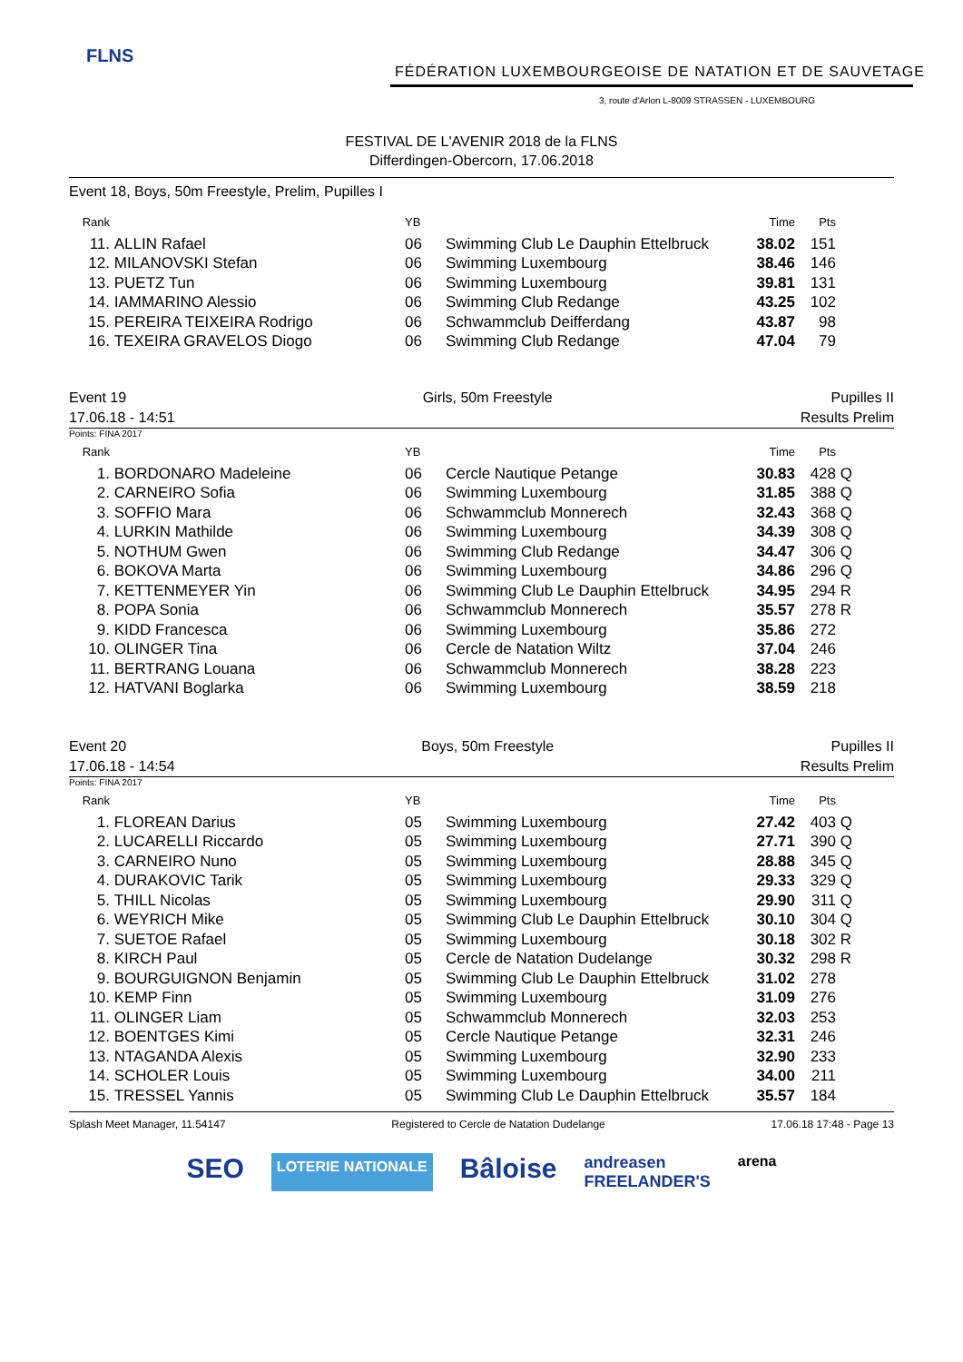FLNS
FÉDÉRATION LUXEMBOURGEOISE DE NATATION ET DE SAUVETAGE
3, route d'Arlon L-8009 STRASSEN - LUXEMBOURG
FESTIVAL DE L'AVENIR 2018 de la FLNS
Differdingen-Obercorn, 17.06.2018
Event 18, Boys, 50m Freestyle, Prelim, Pupilles I
| Rank | | YB | | Time | Pts | |
| --- | --- | --- | --- | --- | --- | --- |
| 11. | ALLIN Rafael | 06 | Swimming Club Le Dauphin Ettelbruck | 38.02 | 151 | |
| 12. | MILANOVSKI Stefan | 06 | Swimming Luxembourg | 38.46 | 146 | |
| 13. | PUETZ Tun | 06 | Swimming Luxembourg | 39.81 | 131 | |
| 14. | IAMMARINO Alessio | 06 | Swimming Club Redange | 43.25 | 102 | |
| 15. | PEREIRA TEIXEIRA Rodrigo | 06 | Schwammclub Deifferdang | 43.87 | 98 | |
| 16. | TEXEIRA GRAVELOS Diogo | 06 | Swimming Club Redange | 47.04 | 79 | |
Event 19
17.06.18 - 14:51 Girls, 50m Freestyle Pupilles II
Results Prelim
Points: FINA 2017
| Rank | | YB | | Time | Pts | |
| --- | --- | --- | --- | --- | --- | --- |
| 1. | BORDONARO Madeleine | 06 | Cercle Nautique Petange | 30.83 | 428 | Q |
| 2. | CARNEIRO Sofia | 06 | Swimming Luxembourg | 31.85 | 388 | Q |
| 3. | SOFFIO Mara | 06 | Schwammclub Monnerech | 32.43 | 368 | Q |
| 4. | LURKIN Mathilde | 06 | Swimming Luxembourg | 34.39 | 308 | Q |
| 5. | NOTHUM Gwen | 06 | Swimming Club Redange | 34.47 | 306 | Q |
| 6. | BOKOVA Marta | 06 | Swimming Luxembourg | 34.86 | 296 | Q |
| 7. | KETTENMEYER Yin | 06 | Swimming Club Le Dauphin Ettelbruck | 34.95 | 294 | R |
| 8. | POPA Sonia | 06 | Schwammclub Monnerech | 35.57 | 278 | R |
| 9. | KIDD Francesca | 06 | Swimming Luxembourg | 35.86 | 272 | |
| 10. | OLINGER Tina | 06 | Cercle de Natation Wiltz | 37.04 | 246 | |
| 11. | BERTRANG Louana | 06 | Schwammclub Monnerech | 38.28 | 223 | |
| 12. | HATVANI Boglarka | 06 | Swimming Luxembourg | 38.59 | 218 | |
Event 20
17.06.18 - 14:54 Boys, 50m Freestyle Pupilles II
Results Prelim
Points: FINA 2017
| Rank | | YB | | Time | Pts | |
| --- | --- | --- | --- | --- | --- | --- |
| 1. | FLOREAN Darius | 05 | Swimming Luxembourg | 27.42 | 403 | Q |
| 2. | LUCARELLI Riccardo | 05 | Swimming Luxembourg | 27.71 | 390 | Q |
| 3. | CARNEIRO Nuno | 05 | Swimming Luxembourg | 28.88 | 345 | Q |
| 4. | DURAKOVIC Tarik | 05 | Swimming Luxembourg | 29.33 | 329 | Q |
| 5. | THILL Nicolas | 05 | Swimming Luxembourg | 29.90 | 311 | Q |
| 6. | WEYRICH Mike | 05 | Swimming Club Le Dauphin Ettelbruck | 30.10 | 304 | Q |
| 7. | SUETOE Rafael | 05 | Swimming Luxembourg | 30.18 | 302 | R |
| 8. | KIRCH Paul | 05 | Cercle de Natation Dudelange | 30.32 | 298 | R |
| 9. | BOURGUIGNON Benjamin | 05 | Swimming Club Le Dauphin Ettelbruck | 31.02 | 278 | |
| 10. | KEMP Finn | 05 | Swimming Luxembourg | 31.09 | 276 | |
| 11. | OLINGER Liam | 05 | Schwammclub Monnerech | 32.03 | 253 | |
| 12. | BOENTGES Kimi | 05 | Cercle Nautique Petange | 32.31 | 246 | |
| 13. | NTAGANDA Alexis | 05 | Swimming Luxembourg | 32.90 | 233 | |
| 14. | SCHOLER Louis | 05 | Swimming Luxembourg | 34.00 | 211 | |
| 15. | TRESSEL Yannis | 05 | Swimming Club Le Dauphin Ettelbruck | 35.57 | 184 | |
Splash Meet Manager, 11.54147 Registered to Cercle de Natation Dudelange 17.06.18 17:48 - Page 13
SEO LOTERIE NATIONALE Bâloise andreasen
FREELANDER'S arena